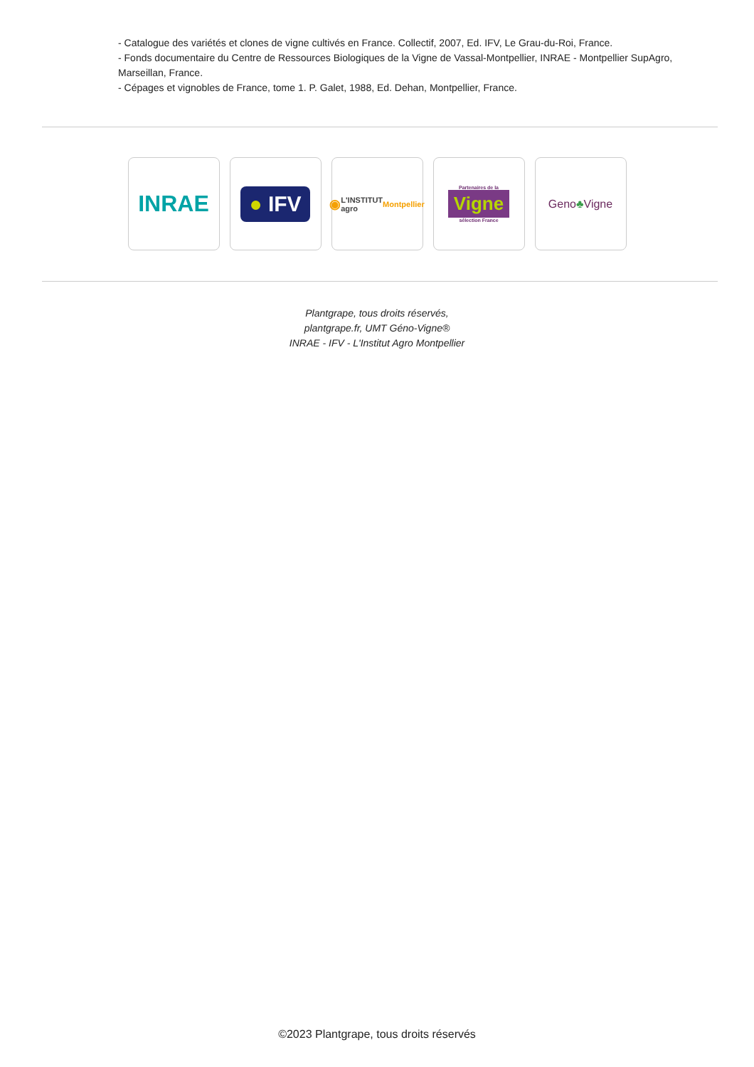- Catalogue des variétés et clones de vigne cultivés en France. Collectif, 2007, Ed. IFV, Le Grau-du-Roi, France.
- Fonds documentaire du Centre de Ressources Biologiques de la Vigne de Vassal-Montpellier, INRAE - Montpellier SupAgro, Marseillan, France.
- Cépages et vignobles de France, tome 1. P. Galet, 1988, Ed. Dehan, Montpellier, France.
INRAE
● IFV
◉ L'INSTITUT agro Montpellier
Partenaires de la
Vigne
sélection France
Geno ♣ Vigne
Plantgrape, tous droits réservés,
plantgrape.fr, UMT Géno-Vigne®
INRAE - IFV - L'Institut Agro Montpellier
©2023 Plantgrape, tous droits réservés